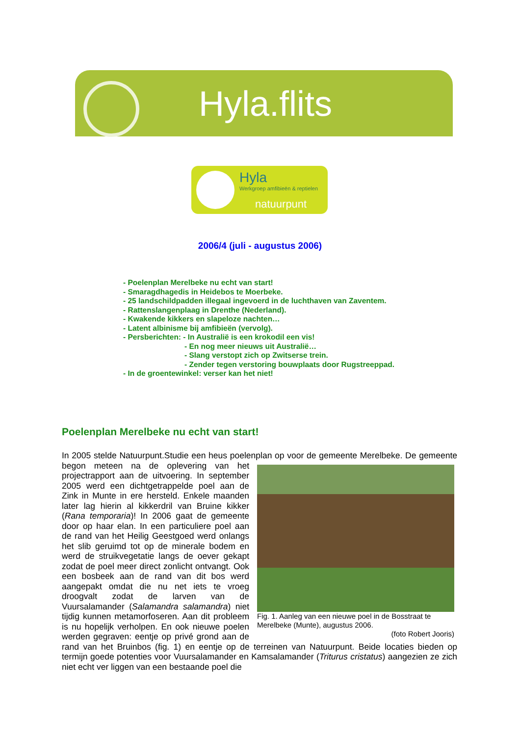Hyla.flits
Hyla
Werkgroep amfibieën & reptielen
natuurpunt
2006/4 (juli - augustus 2006)
- Poelenplan Merelbeke nu echt van start!
- Smaragdhagedis in Heidebos te Moerbeke.
- 25 landschildpadden illegaal ingevoerd in de luchthaven van Zaventem.
- Rattenslangenplaag in Drenthe (Nederland).
- Kwakende kikkers en slapeloze nachten…
- Latent albinisme bij amfibieën (vervolg).
- Persberichten: - In Australië is een krokodil een vis!
- En nog meer nieuws uit Australië…
- Slang verstopt zich op Zwitserse trein.
- Zender tegen verstoring bouwplaats door Rugstreeppad.
- In de groentewinkel: verser kan het niet!
Poelenplan Merelbeke nu echt van start!
In 2005 stelde Natuurpunt.Studie een heus poelenplan op voor de gemeente Merelbeke. De gemeente begon meteen na de oplevering van
Fig. 1. Aanleg van een nieuwe poel in de Bosstraat te Merelbeke (Munte), augustus 2006.
(foto Robert Jooris)
het projectrapport aan de uitvoering. In september 2005 werd een dichtgetrappelde poel aan de Zink in Munte in ere hersteld. Enkele maanden later lag hierin al kikkerdril van Bruine kikker (Rana temporaria)! In 2006 gaat de gemeente door op haar elan. In een particuliere poel aan de rand van het Heilig Geestgoed werd onlangs het slib geruimd tot op de minerale bodem en werd de struikvegetatie langs de oever gekapt zodat de poel meer direct zonlicht ontvangt. Ook een bosbeek aan de rand van dit bos werd aangepakt omdat die nu net iets te vroeg droogvalt zodat de larven van de Vuursalamander (Salamandra salamandra) niet tijdig kunnen metamorfoseren. Aan dit probleem is nu hopelijk verholpen. En ook nieuwe poelen werden gegraven: eentje op privé grond aan de rand van het Bruinbos (fig. 1) en eentje op de terreinen van Natuurpunt. Beide locaties bieden op termijn goede potenties voor Vuursalamander en Kamsalamander (Triturus cristatus) aangezien ze zich niet echt ver liggen van een bestaande poel die